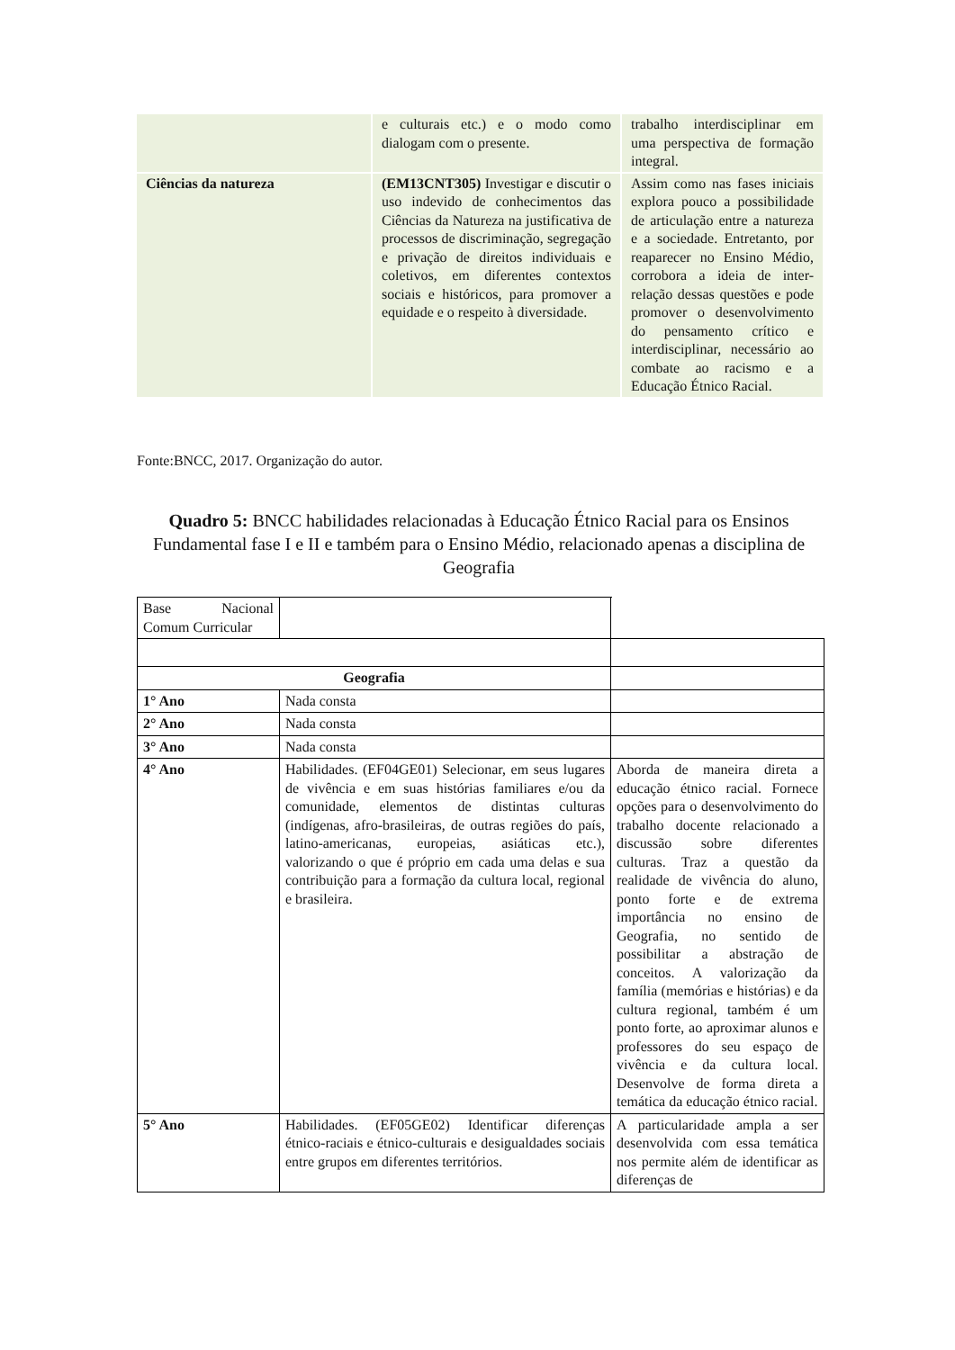| | e culturais etc.) e o modo como dialogam com o presente. | trabalho interdisciplinar em uma perspectiva de formação integral. |
| Ciências da natureza | (EM13CNT305) Investigar e discutir o uso indevido de conhecimentos das Ciências da Natureza na justificativa de processos de discriminação, segregação e privação de direitos individuais e coletivos, em diferentes contextos sociais e históricos, para promover a equidade e o respeito à diversidade. | Assim como nas fases iniciais explora pouco a possibilidade de articulação entre a natureza e a sociedade. Entretanto, por reaparecer no Ensino Médio, corrobora a ideia de inter-relação dessas questões e pode promover o desenvolvimento do pensamento crítico e interdisciplinar, necessário ao combate ao racismo e a Educação Étnico Racial. |
Fonte:BNCC, 2017. Organização do autor.
Quadro 5: BNCC habilidades relacionadas à Educação Étnico Racial para os Ensinos Fundamental fase I e II e também para o Ensino Médio, relacionado apenas a disciplina de Geografia
| Base Nacional Comum Curricular | | | |
| Geografia | | | |
| 1° Ano | Nada consta | | |
| 2° Ano | Nada consta | | |
| 3° Ano | Nada consta | | |
| 4° Ano | Habilidades. (EF04GE01) Selecionar, em seus lugares de vivência e em suas histórias familiares e/ou da comunidade, elementos de distintas culturas (indígenas, afro-brasileiras, de outras regiões do país, latino-americanas, europeias, asiáticas etc.), valorizando o que é próprio em cada uma delas e sua contribuição para a formação da cultura local, regional e brasileira. | Aborda de maneira direta a educação étnico racial. Fornece opções para o desenvolvimento do trabalho docente relacionado a discussão sobre diferentes culturas. Traz a questão da realidade de vivência do aluno, ponto forte e de extrema importância no ensino de Geografia, no sentido de possibilitar a abstração de conceitos. A valorização da família (memórias e histórias) e da cultura regional, também é um ponto forte, ao aproximar alunos e professores do seu espaço de vivência e da cultura local. Desenvolve de forma direta a temática da educação étnico racial. | |
| 5° Ano | Habilidades. (EF05GE02) Identificar diferenças étnico-raciais e étnico-culturais e desigualdades sociais entre grupos em diferentes territórios. | A particularidade ampla a ser desenvolvida com essa temática nos permite além de identificar as diferenças de | |